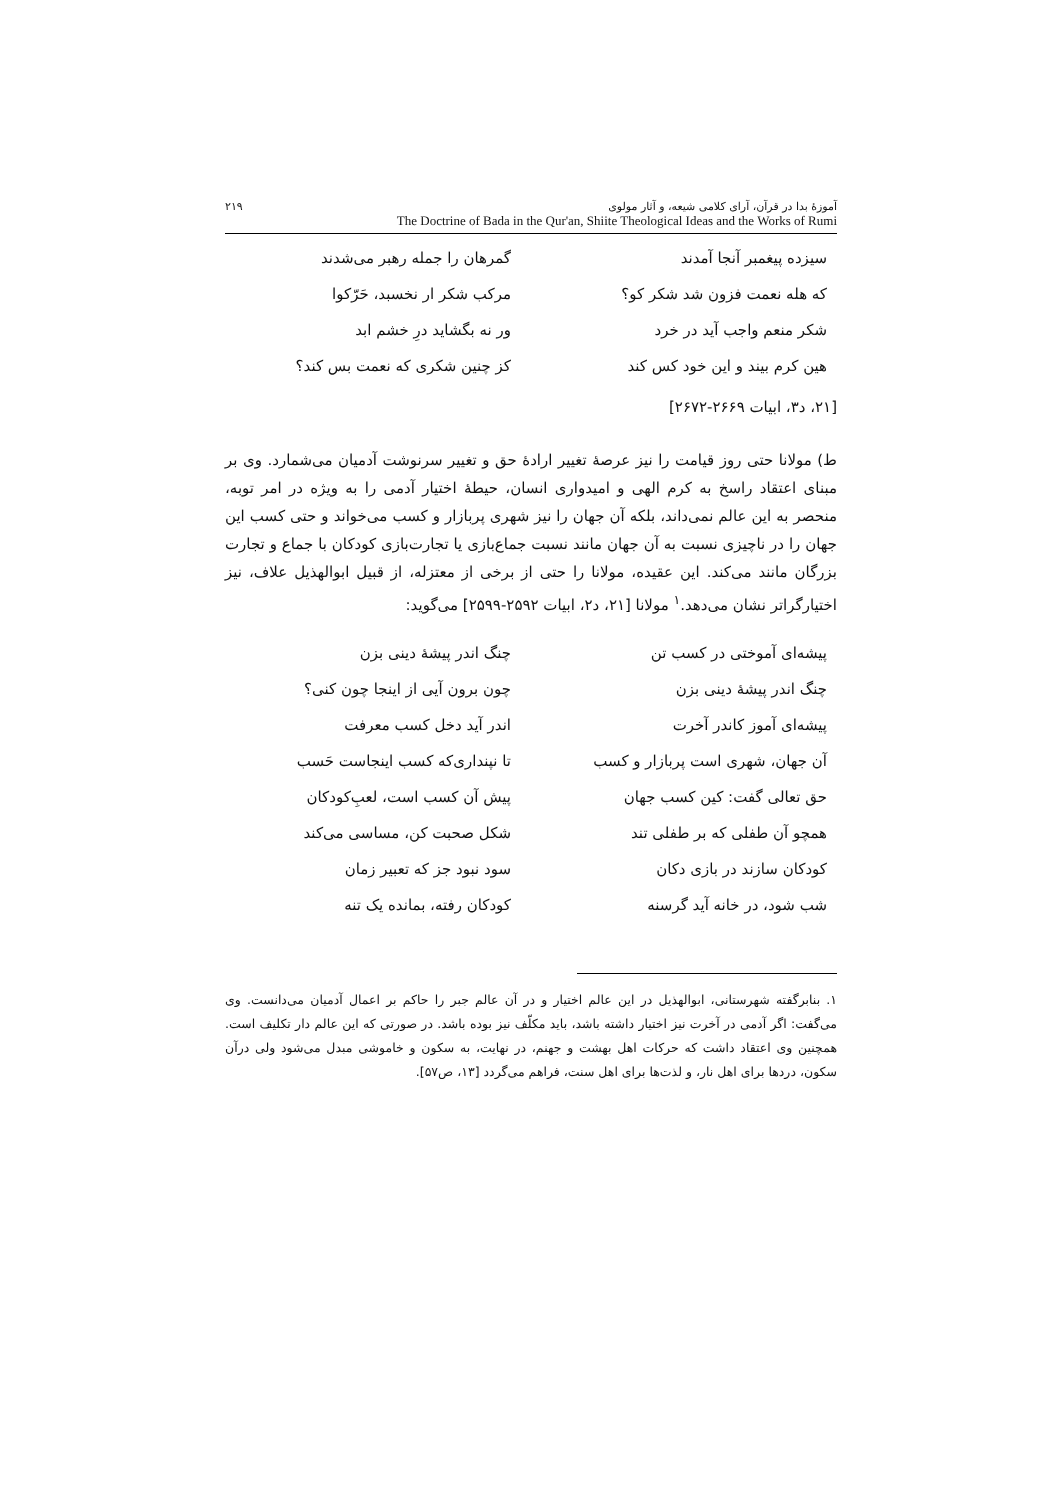آموزهٔ بدا در قرآن، آرای کلامی شیعه، و آثار مولوی ۲۱۹
The Doctrine of Bada in the Qur'an, Shiite Theological Ideas and the Works of Rumi
سیزده پیغمبر آنجا آمدند
گمرهان را جمله رهبر می‌شدند
که هله نعمت فزون شد شکر کو؟
مرکب شکر ار نخسبد، حَرّکوا
شکر منعم واجب آید در خرد
ور نه بگشاید درِ خشم ابد
هین کرم بیند و این خود کس کند
کز چنین شکری که نعمت بس کند؟
[۲۱، د۳، ابیات ۲۶۶۹-۲۶۷۲]
ط) مولانا حتی روز قیامت را نیز عرصهٔ تغییر ارادهٔ حق و تغییر سرنوشت آدمیان می‌شمارد. وی بر مبنای اعتقاد راسخ به کرم الهی و امیدواری انسان، حیطهٔ اختیار آدمی را به ویژه در امر توبه، منحصر به این عالم نمی‌داند، بلکه آن جهان را نیز شهری پربازار و کسب می‌خواند و حتی کسب این جهان را در ناچیزی نسبت به آن جهان مانند نسبت جماع‌بازی یا تجارت‌بازی کودکان با جماع و تجارت بزرگان مانند می‌کند. این عقیده، مولانا را حتی از برخی از معتزله، از قبیل ابوالهذیل علاف، نیز اختیارگراتر نشان می‌دهد.<sup>۱</sup> مولانا [۲۱، د۲، ابیات ۲۵۹۲-۲۵۹۹] می‌گوید:
پیشه‌ای آموختی در کسب تن
چنگ اندر پیشهٔ دینی بزن
چنگ اندر پیشهٔ دینی بزن
چون برون آیی از اینجا چون کنی؟
پیشه‌ای آموز کاندر آخرت
اندر آید دخل کسب معرفت
آن جهان، شهری است پربازار و کسب
تا نپنداری‌که کسب اینجاست حَسب
حق تعالی گفت: کین کسب جهان
پیش آن کسب است، لعبِ‌کودکان
همچو آن طفلی که بر طفلی تند
شکل صحبت کن، مساسی می‌کند
کودکان سازند در بازی دکان
سود نبود جز که تعبیر زمان
شب شود، در خانه آید گرسنه
کودکان رفته، بمانده یک تنه
۱. بنابرگفته شهرستانی، ابوالهذیل در این عالم اختیار و در آن عالم جبر را حاکم بر اعمال آدمیان می‌دانست. وی می‌گفت: اگر آدمی در آخرت نیز اختیار داشته باشد، باید مکلّف نیز بوده باشد. در صورتی که این عالم دار تکلیف است. همچنین وی اعتقاد داشت که حرکات اهل بهشت و جهنم، در نهایت، به سکون و خاموشی مبدل می‌شود ولی درآن سکون، دردها برای اهل نار، و لذت‌ها برای اهل سنت، فراهم می‌گردد [۱۳، ص۵۷].